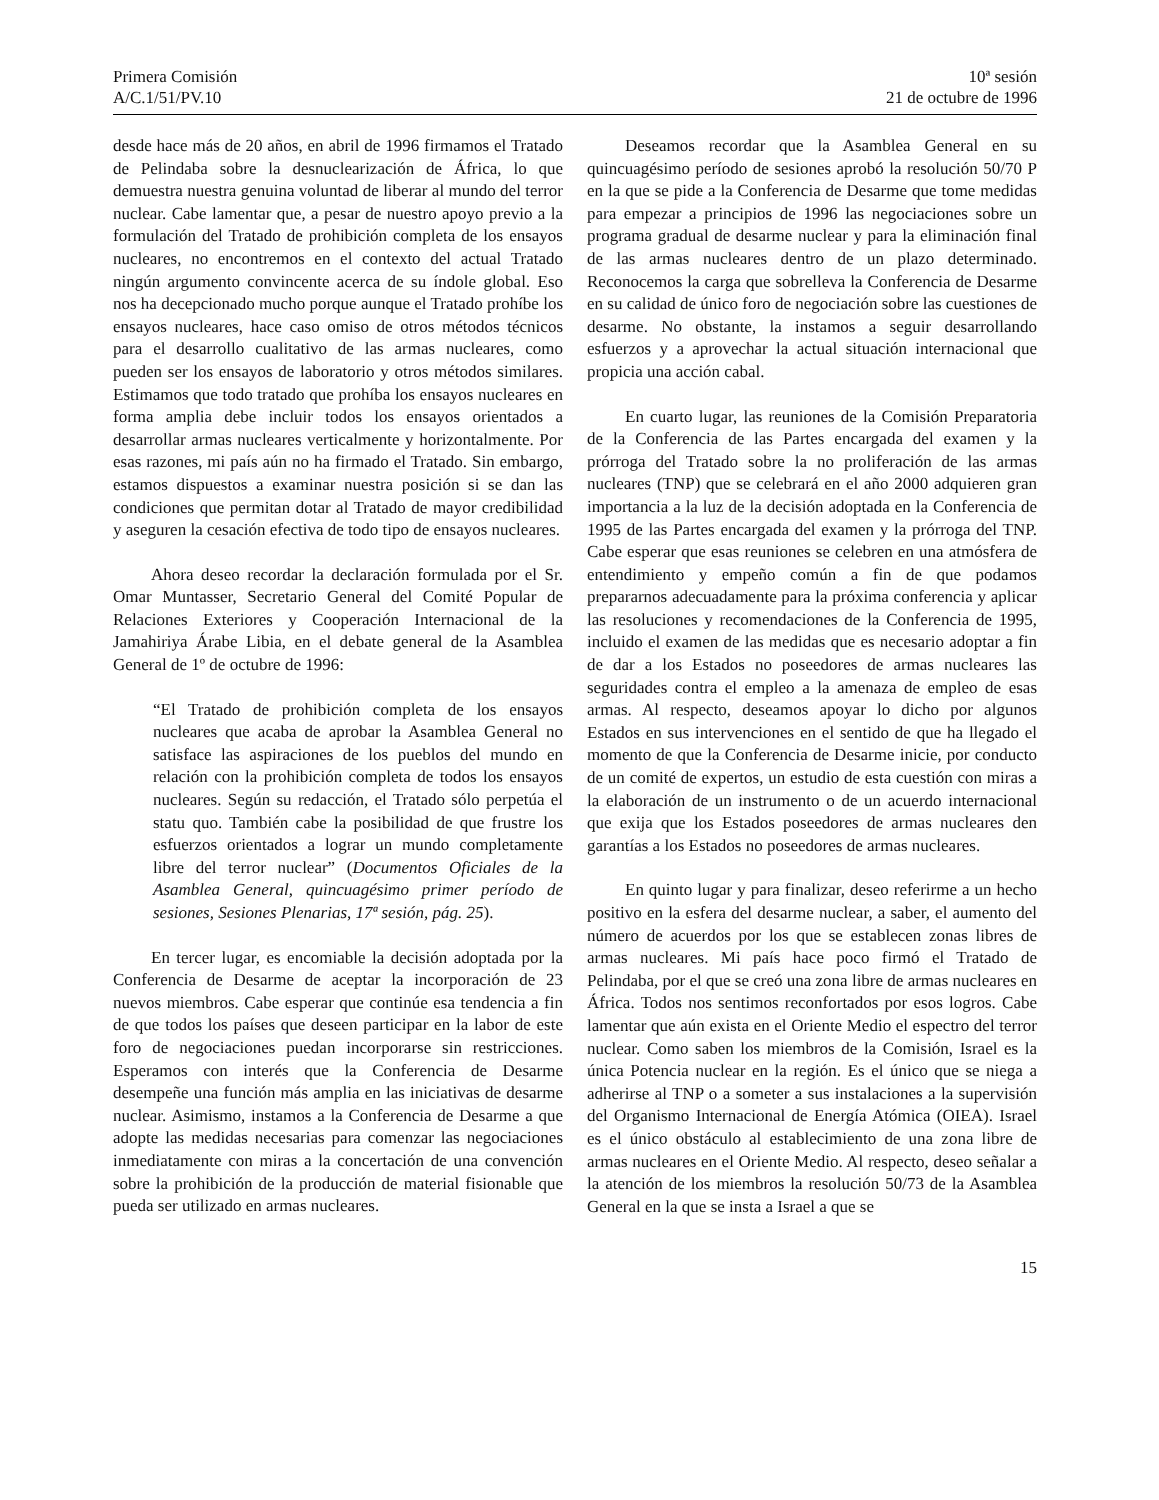Primera Comisión
A/C.1/51/PV.10
10ª sesión
21 de octubre de 1996
desde hace más de 20 años, en abril de 1996 firmamos el Tratado de Pelindaba sobre la desnuclearización de África, lo que demuestra nuestra genuina voluntad de liberar al mundo del terror nuclear. Cabe lamentar que, a pesar de nuestro apoyo previo a la formulación del Tratado de prohibición completa de los ensayos nucleares, no encontremos en el contexto del actual Tratado ningún argumento convincente acerca de su índole global. Eso nos ha decepcionado mucho porque aunque el Tratado prohíbe los ensayos nucleares, hace caso omiso de otros métodos técnicos para el desarrollo cualitativo de las armas nucleares, como pueden ser los ensayos de laboratorio y otros métodos similares. Estimamos que todo tratado que prohíba los ensayos nucleares en forma amplia debe incluir todos los ensayos orientados a desarrollar armas nucleares verticalmente y horizontalmente. Por esas razones, mi país aún no ha firmado el Tratado. Sin embargo, estamos dispuestos a examinar nuestra posición si se dan las condiciones que permitan dotar al Tratado de mayor credibilidad y aseguren la cesación efectiva de todo tipo de ensayos nucleares.
Ahora deseo recordar la declaración formulada por el Sr. Omar Muntasser, Secretario General del Comité Popular de Relaciones Exteriores y Cooperación Internacional de la Jamahiriya Árabe Libia, en el debate general de la Asamblea General de 1º de octubre de 1996:
“El Tratado de prohibición completa de los ensayos nucleares que acaba de aprobar la Asamblea General no satisface las aspiraciones de los pueblos del mundo en relación con la prohibición completa de todos los ensayos nucleares. Según su redacción, el Tratado sólo perpetúa el statu quo. También cabe la posibilidad de que frustre los esfuerzos orientados a lograr un mundo completamente libre del terror nuclear” (Documentos Oficiales de la Asamblea General, quincuagésimo primer período de sesiones, Sesiones Plenarias, 17ª sesión, pág. 25).
En tercer lugar, es encomiable la decisión adoptada por la Conferencia de Desarme de aceptar la incorporación de 23 nuevos miembros. Cabe esperar que continúe esa tendencia a fin de que todos los países que deseen participar en la labor de este foro de negociaciones puedan incorporarse sin restricciones. Esperamos con interés que la Conferencia de Desarme desempeñe una función más amplia en las iniciativas de desarme nuclear. Asimismo, instamos a la Conferencia de Desarme a que adopte las medidas necesarias para comenzar las negociaciones inmediatamente con miras a la concertación de una convención sobre la prohibición de la producción de material fisionable que pueda ser utilizado en armas nucleares.
Deseamos recordar que la Asamblea General en su quincuagésimo período de sesiones aprobó la resolución 50/70 P en la que se pide a la Conferencia de Desarme que tome medidas para empezar a principios de 1996 las negociaciones sobre un programa gradual de desarme nuclear y para la eliminación final de las armas nucleares dentro de un plazo determinado. Reconocemos la carga que sobrelleva la Conferencia de Desarme en su calidad de único foro de negociación sobre las cuestiones de desarme. No obstante, la instamos a seguir desarrollando esfuerzos y a aprovechar la actual situación internacional que propicia una acción cabal.
En cuarto lugar, las reuniones de la Comisión Preparatoria de la Conferencia de las Partes encargada del examen y la prórroga del Tratado sobre la no proliferación de las armas nucleares (TNP) que se celebrará en el año 2000 adquieren gran importancia a la luz de la decisión adoptada en la Conferencia de 1995 de las Partes encargada del examen y la prórroga del TNP. Cabe esperar que esas reuniones se celebren en una atmósfera de entendimiento y empeño común a fin de que podamos prepararnos adecuadamente para la próxima conferencia y aplicar las resoluciones y recomendaciones de la Conferencia de 1995, incluido el examen de las medidas que es necesario adoptar a fin de dar a los Estados no poseedores de armas nucleares las seguridades contra el empleo a la amenaza de empleo de esas armas. Al respecto, deseamos apoyar lo dicho por algunos Estados en sus intervenciones en el sentido de que ha llegado el momento de que la Conferencia de Desarme inicie, por conducto de un comité de expertos, un estudio de esta cuestión con miras a la elaboración de un instrumento o de un acuerdo internacional que exija que los Estados poseedores de armas nucleares den garantías a los Estados no poseedores de armas nucleares.
En quinto lugar y para finalizar, deseo referirme a un hecho positivo en la esfera del desarme nuclear, a saber, el aumento del número de acuerdos por los que se establecen zonas libres de armas nucleares. Mi país hace poco firmó el Tratado de Pelindaba, por el que se creó una zona libre de armas nucleares en África. Todos nos sentimos reconfortados por esos logros. Cabe lamentar que aún exista en el Oriente Medio el espectro del terror nuclear. Como saben los miembros de la Comisión, Israel es la única Potencia nuclear en la región. Es el único que se niega a adherirse al TNP o a someter a sus instalaciones a la supervisión del Organismo Internacional de Energía Atómica (OIEA). Israel es el único obstáculo al establecimiento de una zona libre de armas nucleares en el Oriente Medio. Al respecto, deseo señalar a la atención de los miembros la resolución 50/73 de la Asamblea General en la que se insta a Israel a que se
15